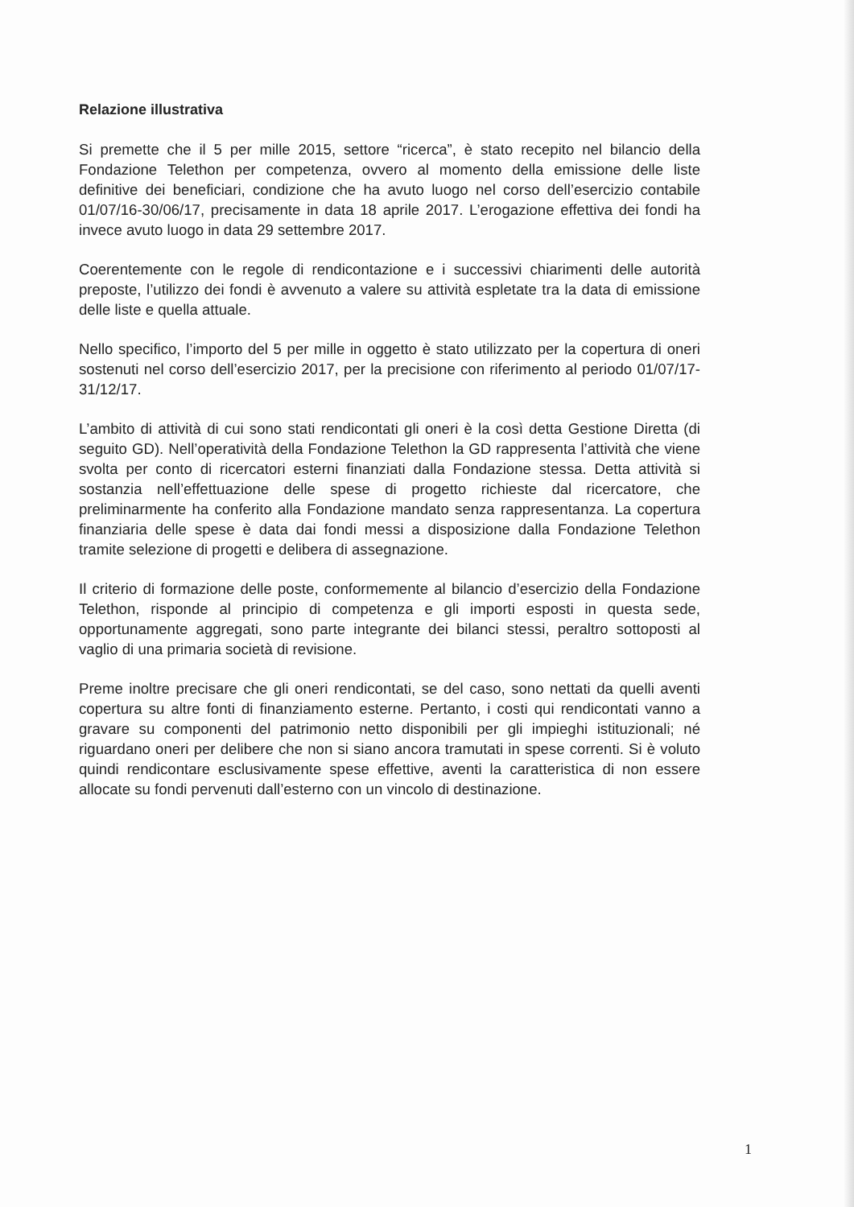Relazione illustrativa
Si premette che il 5 per mille 2015, settore “ricerca”, è stato recepito nel bilancio della Fondazione Telethon per competenza, ovvero al momento della emissione delle liste definitive dei beneficiari, condizione che ha avuto luogo nel corso dell’esercizio contabile 01/07/16-30/06/17, precisamente in data 18 aprile 2017. L’erogazione effettiva dei fondi ha invece avuto luogo in data 29 settembre 2017.
Coerentemente con le regole di rendicontazione e i successivi chiarimenti delle autorità preposte, l’utilizzo dei fondi è avvenuto a valere su attività espletate tra la data di emissione delle liste e quella attuale.
Nello specifico, l’importo del 5 per mille in oggetto è stato utilizzato per la copertura di oneri sostenuti nel corso dell’esercizio 2017, per la precisione con riferimento al periodo 01/07/17-31/12/17.
L’ambito di attività di cui sono stati rendicontati gli oneri è la così detta Gestione Diretta (di seguito GD). Nell’operatività della Fondazione Telethon la GD rappresenta l’attività che viene svolta per conto di ricercatori esterni finanziati dalla Fondazione stessa. Detta attività si sostanzia nell’effettuazione delle spese di progetto richieste dal ricercatore, che preliminarmente ha conferito alla Fondazione mandato senza rappresentanza. La copertura finanziaria delle spese è data dai fondi messi a disposizione dalla Fondazione Telethon tramite selezione di progetti e delibera di assegnazione.
Il criterio di formazione delle poste, conformemente al bilancio d’esercizio della Fondazione Telethon, risponde al principio di competenza e gli importi esposti in questa sede, opportunamente aggregati, sono parte integrante dei bilanci stessi, peraltro sottoposti al vaglio di una primaria società di revisione.
Preme inoltre precisare che gli oneri rendicontati, se del caso, sono nettati da quelli aventi copertura su altre fonti di finanziamento esterne. Pertanto, i costi qui rendicontati vanno a gravare su componenti del patrimonio netto disponibili per gli impieghi istituzionali; né riguardano oneri per delibere che non si siano ancora tramutati in spese correnti. Si è voluto quindi rendicontare esclusivamente spese effettive, aventi la caratteristica di non essere allocate su fondi pervenuti dall’esterno con un vincolo di destinazione.
1